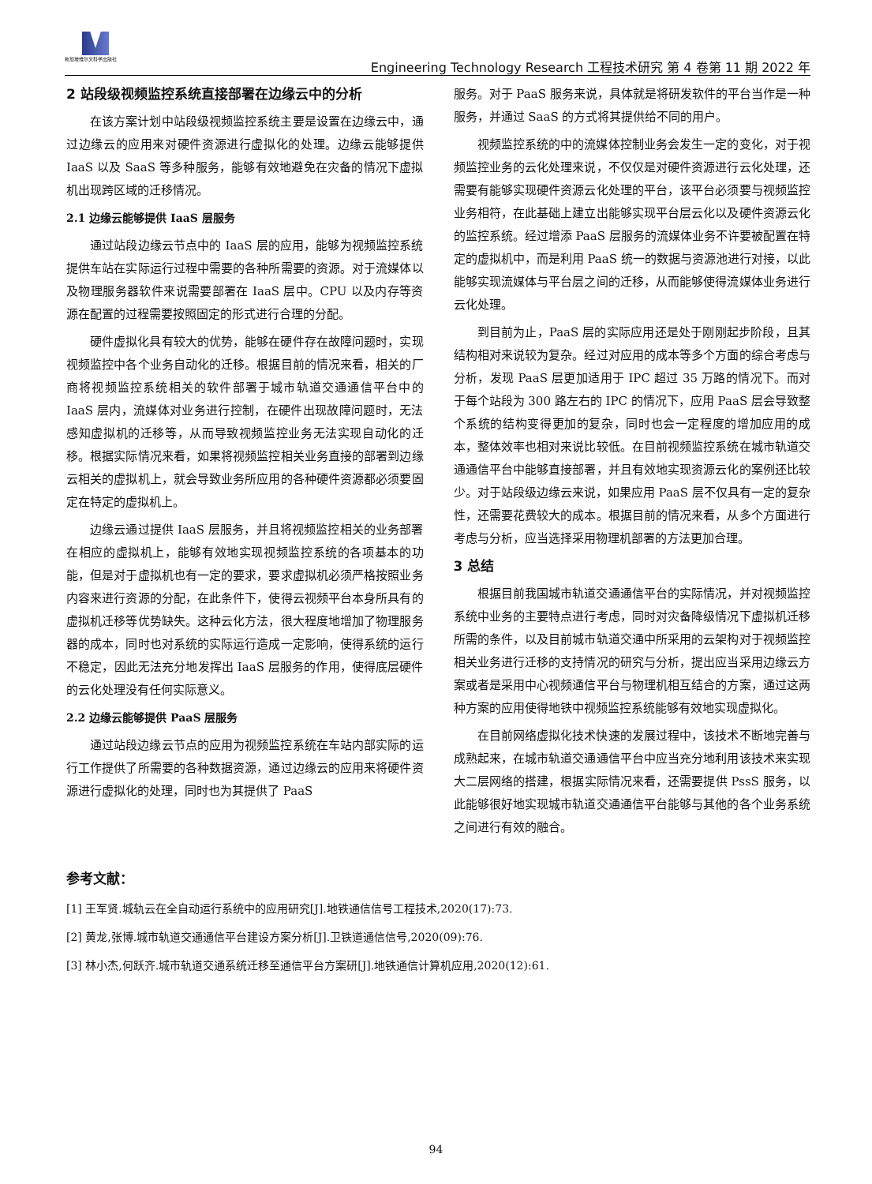新加坡维尔文科学出版社
Engineering Technology Research 工程技术研究 第 4 卷第 11 期 2022 年
2 站段级视频监控系统直接部署在边缘云中的分析
在该方案计划中站段级视频监控系统主要是设置在边缘云中，通过边缘云的应用来对硬件资源进行虚拟化的处理。边缘云能够提供 IaaS 以及 SaaS 等多种服务，能够有效地避免在灾备的情况下虚拟机出现跨区域的迁移情况。
2.1 边缘云能够提供 IaaS 层服务
通过站段边缘云节点中的 IaaS 层的应用，能够为视频监控系统提供车站在实际运行过程中需要的各种所需要的资源。对于流媒体以及物理服务器软件来说需要部署在 IaaS 层中。CPU 以及内存等资源在配置的过程需要按照固定的形式进行合理的分配。
硬件虚拟化具有较大的优势，能够在硬件存在故障问题时，实现视频监控中各个业务自动化的迁移。根据目前的情况来看，相关的厂商将视频监控系统相关的软件部署于城市轨道交通通信平台中的 IaaS 层内，流媒体对业务进行控制，在硬件出现故障问题时，无法感知虚拟机的迁移等，从而导致视频监控业务无法实现自动化的迁移。根据实际情况来看，如果将视频监控相关业务直接的部署到边缘云相关的虚拟机上，就会导致业务所应用的各种硬件资源都必须要固定在特定的虚拟机上。
边缘云通过提供 IaaS 层服务，并且将视频监控相关的业务部署在相应的虚拟机上，能够有效地实现视频监控系统的各项基本的功能，但是对于虚拟机也有一定的要求，要求虚拟机必须严格按照业务内容来进行资源的分配，在此条件下，使得云视频平台本身所具有的虚拟机迁移等优势缺失。这种云化方法，很大程度地增加了物理服务器的成本，同时也对系统的实际运行造成一定影响，使得系统的运行不稳定，因此无法充分地发挥出 IaaS 层服务的作用，使得底层硬件的云化处理没有任何实际意义。
2.2 边缘云能够提供 PaaS 层服务
通过站段边缘云节点的应用为视频监控系统在车站内部实际的运行工作提供了所需要的各种数据资源，通过边缘云的应用来将硬件资源进行虚拟化的处理，同时也为其提供了 PaaS
服务。对于 PaaS 服务来说，具体就是将研发软件的平台当作是一种服务，并通过 SaaS 的方式将其提供给不同的用户。
视频监控系统的中的流媒体控制业务会发生一定的变化，对于视频监控业务的云化处理来说，不仅仅是对硬件资源进行云化处理，还需要有能够实现硬件资源云化处理的平台，该平台必须要与视频监控业务相符，在此基础上建立出能够实现平台层云化以及硬件资源云化的监控系统。经过增添 PaaS 层服务的流媒体业务不许要被配置在特定的虚拟机中，而是利用 PaaS 统一的数据与资源池进行对接，以此能够实现流媒体与平台层之间的迁移，从而能够使得流媒体业务进行云化处理。
到目前为止，PaaS 层的实际应用还是处于刚刚起步阶段，且其结构相对来说较为复杂。经过对应用的成本等多个方面的综合考虑与分析，发现 PaaS 层更加适用于 IPC 超过 35 万路的情况下。而对于每个站段为 300 路左右的 IPC 的情况下，应用 PaaS 层会导致整个系统的结构变得更加的复杂，同时也会一定程度的增加应用的成本，整体效率也相对来说比较低。在目前视频监控系统在城市轨道交通通信平台中能够直接部署，并且有效地实现资源云化的案例还比较少。对于站段级边缘云来说，如果应用 PaaS 层不仅具有一定的复杂性，还需要花费较大的成本。根据目前的情况来看，从多个方面进行考虑与分析，应当选择采用物理机部署的方法更加合理。
3 总结
根据目前我国城市轨道交通通信平台的实际情况，并对视频监控系统中业务的主要特点进行考虑，同时对灾备降级情况下虚拟机迁移所需的条件，以及目前城市轨道交通中所采用的云架构对于视频监控相关业务进行迁移的支持情况的研究与分析，提出应当采用边缘云方案或者是采用中心视频通信平台与物理机相互结合的方案，通过这两种方案的应用使得地铁中视频监控系统能够有效地实现虚拟化。
在目前网络虚拟化技术快速的发展过程中，该技术不断地完善与成熟起来，在城市轨道交通通信平台中应当充分地利用该技术来实现大二层网络的搭建，根据实际情况来看，还需要提供 PssS 服务，以此能够很好地实现城市轨道交通通信平台能够与其他的各个业务系统之间进行有效的融合。
参考文献：
[1] 王军贤.城轨云在全自动运行系统中的应用研究[J].地铁通信信号工程技术,2020(17):73.
[2] 黄龙,张博.城市轨道交通通信平台建设方案分析[J].卫铁道通信信号,2020(09):76.
[3] 林小杰,何跃齐.城市轨道交通系统迁移至通信平台方案研[J].地铁通信计算机应用,2020(12):61.
94